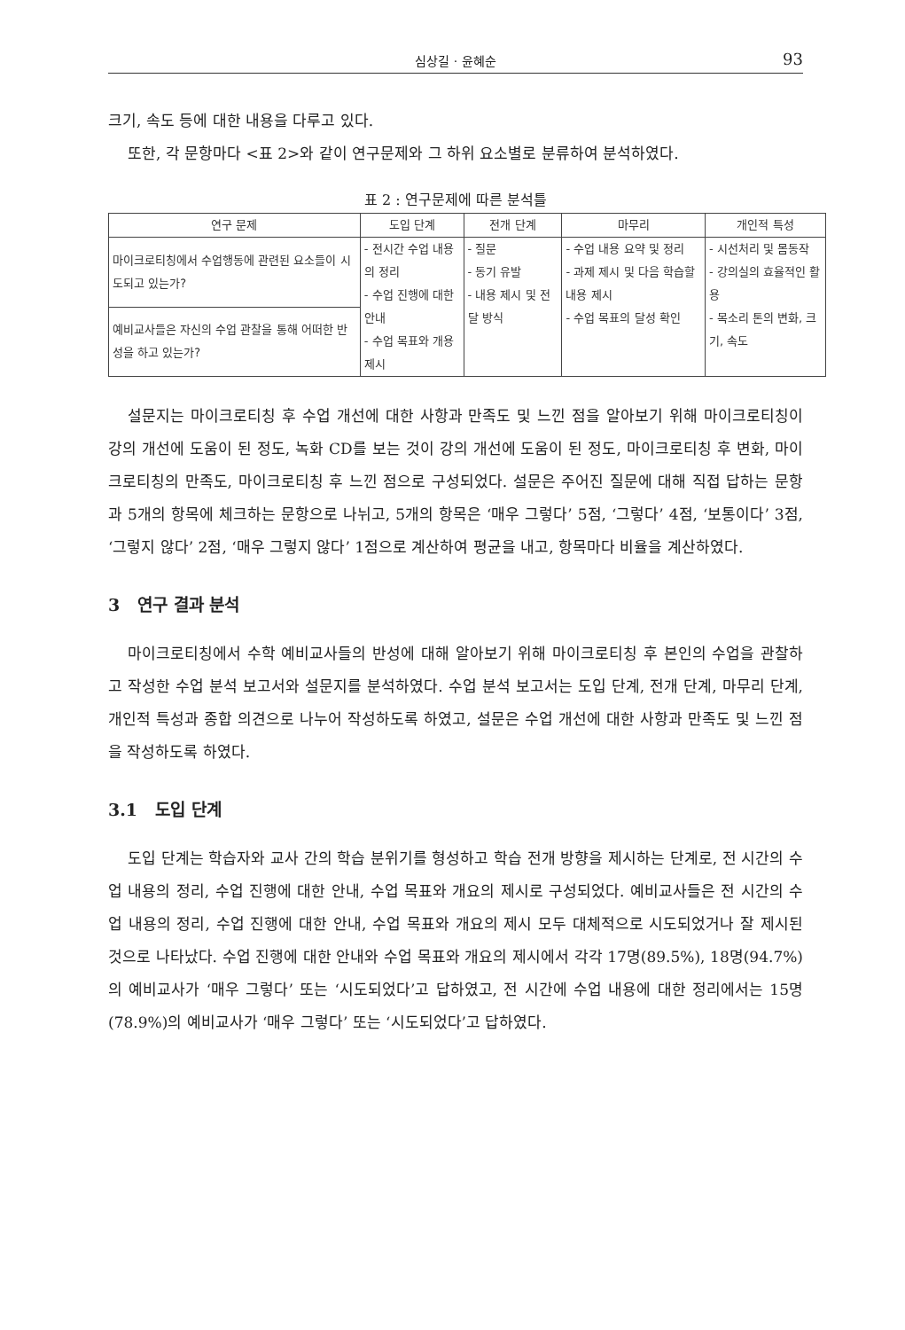심상길 · 윤혜순
93
크기, 속도 등에 대한 내용을 다루고 있다.
또한, 각 문항마다 <표 2>와 같이 연구문제와 그 하위 요소별로 분류하여 분석하였다.
표 2 : 연구문제에 따른 분석틀
| 연구 문제 | 도입 단계 | 전개 단계 | 마무리 | 개인적 특성 |
| --- | --- | --- | --- | --- |
| 마이크로티칭에서 수업행동에 관련된 요소들이 시도되고 있는가? | - 전시간 수업 내용의 정리 - 수업 진행에 대한 안내 - 수업 목표와 개용 제시 | - 질문 - 동기 유발 - 내용 제시 및 전달 방식 | - 수업 내용 요약 및 정리 - 과제 제시 및 다음 학습할 내용 제시 - 수업 목표의 달성 확인 | - 시선처리 및 몸동작 - 강의실의 효율적인 활용 - 목소리 톤의 변화, 크기, 속도 |
| 예비교사들은 자신의 수업 관찰을 통해 어떠한 반성을 하고 있는가? | | | | |
설문지는 마이크로티칭 후 수업 개선에 대한 사항과 만족도 및 느낀 점을 알아보기 위해 마이크로티칭이 강의 개선에 도움이 된 정도, 녹화 CD를 보는 것이 강의 개선에 도움이 된 정도, 마이크로티칭 후 변화, 마이크로티칭의 만족도, 마이크로티칭 후 느낀 점으로 구성되었다. 설문은 주어진 질문에 대해 직접 답하는 문항과 5개의 항목에 체크하는 문항으로 나뉘고, 5개의 항목은 ‘매우 그렇다’ 5점, ‘그렇다’ 4점, ‘보통이다’ 3점, ‘그렇지 않다’ 2점, ‘매우 그렇지 않다’ 1점으로 계산하여 평균을 내고, 항목마다 비율을 계산하였다.
3 연구 결과 분석
마이크로티칭에서 수학 예비교사들의 반성에 대해 알아보기 위해 마이크로티칭 후 본인의 수업을 관찰하고 작성한 수업 분석 보고서와 설문지를 분석하였다. 수업 분석 보고서는 도입 단계, 전개 단계, 마무리 단계, 개인적 특성과 종합 의견으로 나누어 작성하도록 하였고, 설문은 수업 개선에 대한 사항과 만족도 및 느낀 점을 작성하도록 하였다.
3.1 도입 단계
도입 단계는 학습자와 교사 간의 학습 분위기를 형성하고 학습 전개 방향을 제시하는 단계로, 전 시간의 수업 내용의 정리, 수업 진행에 대한 안내, 수업 목표와 개요의 제시로 구성되었다. 예비교사들은 전 시간의 수업 내용의 정리, 수업 진행에 대한 안내, 수업 목표와 개요의 제시 모두 대체적으로 시도되었거나 잘 제시된 것으로 나타났다. 수업 진행에 대한 안내와 수업 목표와 개요의 제시에서 각각 17명(89.5%), 18명(94.7%)의 예비교사가 ‘매우 그렇다’ 또는 ‘시도되었다’고 답하였고, 전 시간에 수업 내용에 대한 정리에서는 15명(78.9%)의 예비교사가 ‘매우 그렇다’ 또는 ‘시도되었다’고 답하였다.